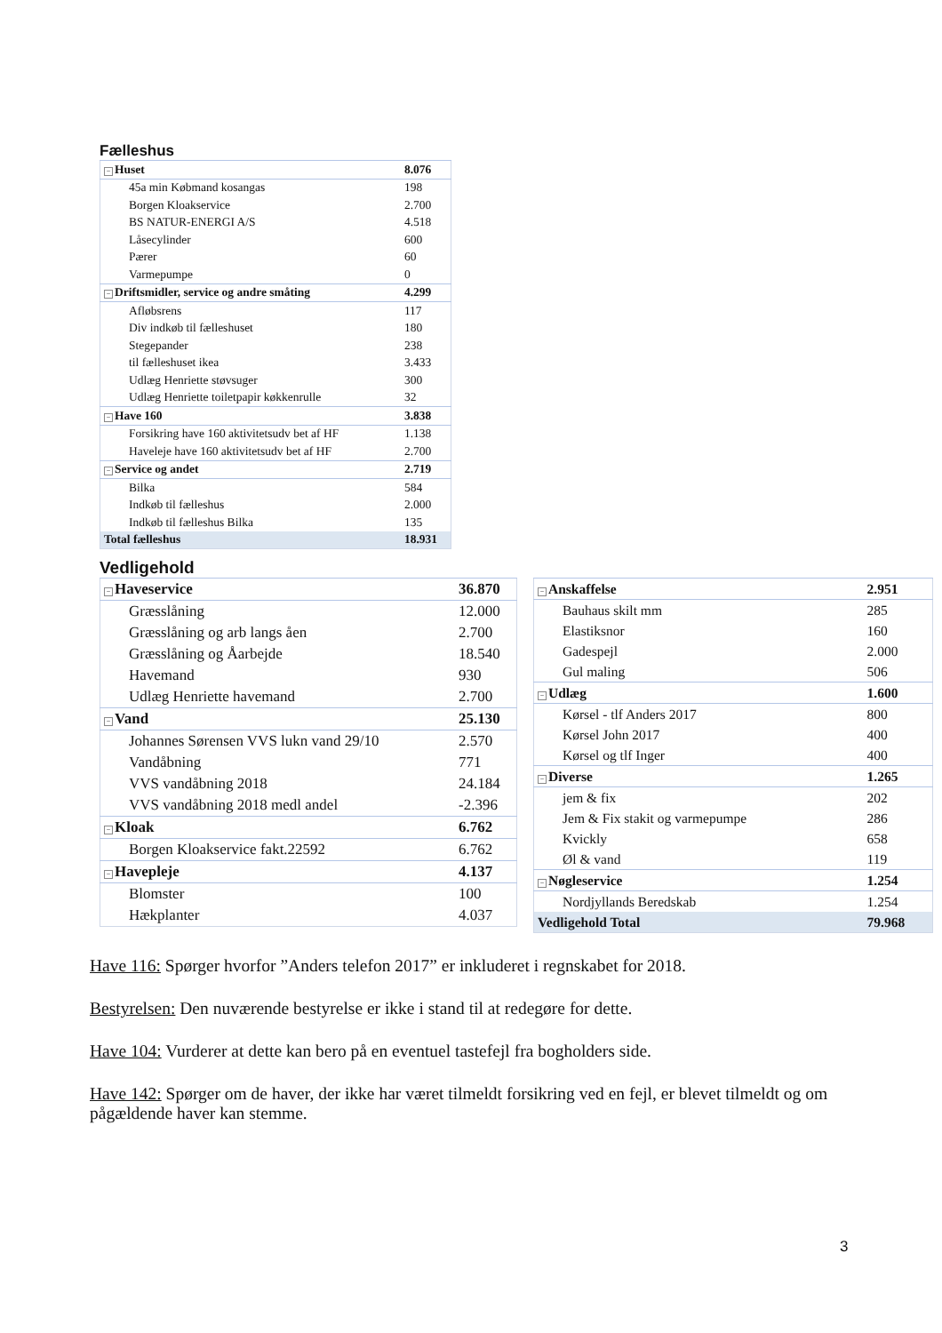Fælleshus
| − Huset | 8.076 |
| 45a min Købmand kosangas | 198 |
| Borgen Kloakservice | 2.700 |
| BS NATUR-ENERGI A/S | 4.518 |
| Låsecylinder | 600 |
| Pærer | 60 |
| Varmepumpe | 0 |
| − Driftsmidler, service og andre småting | 4.299 |
| Afløbsrens | 117 |
| Div indkøb til fælleshuset | 180 |
| Stegepander | 238 |
| til fælleshuset ikea | 3.433 |
| Udlæg Henriette støvsuger | 300 |
| Udlæg Henriette toiletpapir køkkenrulle | 32 |
| − Have 160 | 3.838 |
| Forsikring have 160 aktivitetsudv bet af HF | 1.138 |
| Haveleje have 160 aktivitetsudv bet af HF | 2.700 |
| − Service og andet | 2.719 |
| Bilka | 584 |
| Indkøb til fælleshus | 2.000 |
| Indkøb til fælleshus Bilka | 135 |
| Total fælleshus | 18.931 |
Vedligehold
| − Haveservice | 36.870 |
| Græsslåning | 12.000 |
| Græsslåning og arb langs åen | 2.700 |
| Græsslåning og Åarbejde | 18.540 |
| Havemand | 930 |
| Udlæg Henriette havemand | 2.700 |
| − Vand | 25.130 |
| Johannes Sørensen VVS lukn vand 29/10 | 2.570 |
| Vandåbning | 771 |
| VVS vandåbning 2018 | 24.184 |
| VVS vandåbning 2018 medl andel | -2.396 |
| − Kloak | 6.762 |
| Borgen Kloakservice fakt.22592 | 6.762 |
| − Havepleje | 4.137 |
| Blomster | 100 |
| Hækplanter | 4.037 |
| − Anskaffelse | 2.951 |
| Bauhaus skilt mm | 285 |
| Elastiksnor | 160 |
| Gadespejl | 2.000 |
| Gul maling | 506 |
| − Udlæg | 1.600 |
| Kørsel - tlf Anders 2017 | 800 |
| Kørsel John 2017 | 400 |
| Kørsel og tlf Inger | 400 |
| − Diverse | 1.265 |
| jem & fix | 202 |
| Jem & Fix stakit og varmepumpe | 286 |
| Kvickly | 658 |
| Øl & vand | 119 |
| − Nøgleservice | 1.254 |
| Nordjyllands Beredskab | 1.254 |
| Vedligehold Total | 79.968 |
Have 116: Spørger hvorfor ”Anders telefon 2017” er inkluderet i regnskabet for 2018.
Bestyrelsen: Den nuværende bestyrelse er ikke i stand til at redegøre for dette.
Have 104: Vurderer at dette kan bero på en eventuel tastefejl fra bogholders side.
Have 142: Spørger om de haver, der ikke har været tilmeldt forsikring ved en fejl, er blevet tilmeldt og om pågældende haver kan stemme.
3